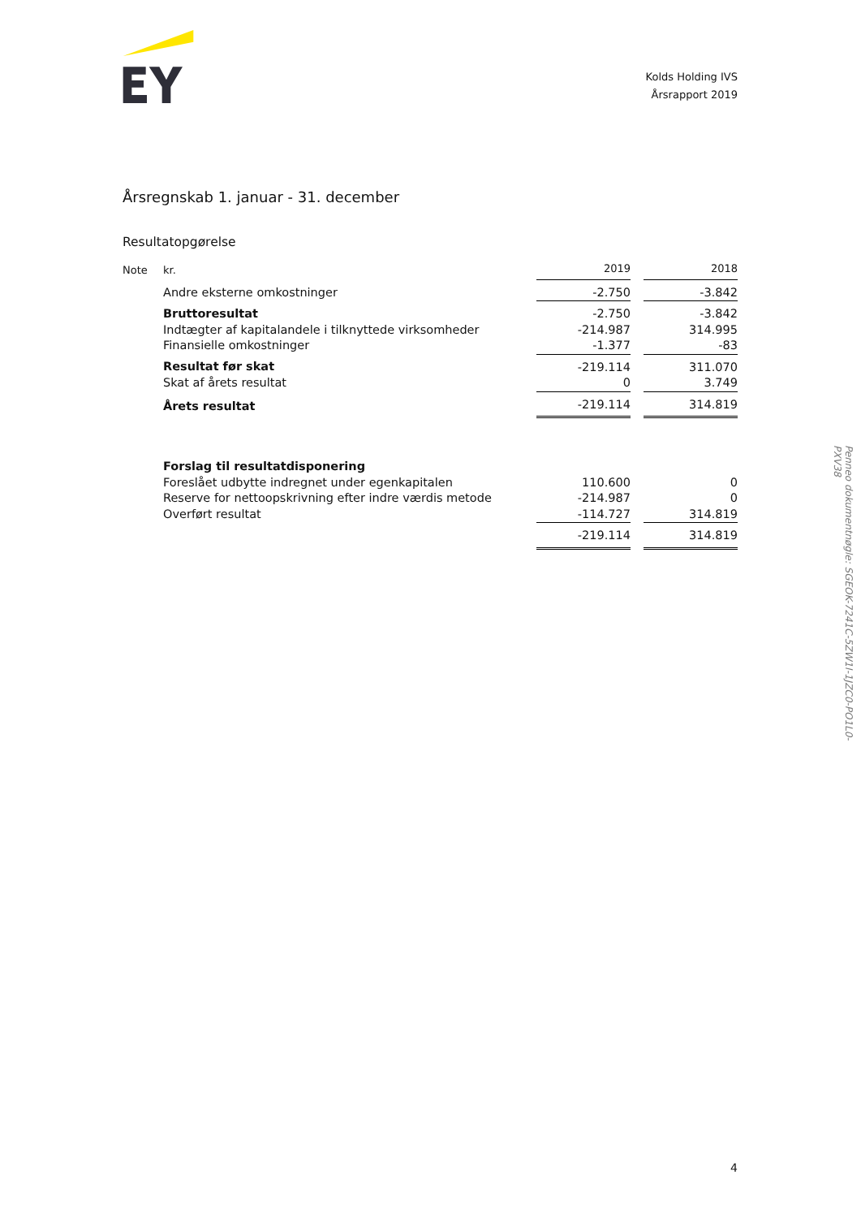Kolds Holding IVS
Årsrapport 2019
Årsregnskab 1. januar - 31. december
Resultatopgørelse
| Note | kr. | 2019 | | 2018 |
| --- | --- | --- | --- | --- |
| | Andre eksterne omkostninger | -2.750 | | -3.842 |
| | Bruttoresultat | -2.750 | | -3.842 |
| | Indtægter af kapitalandele i tilknyttede virksomheder | -214.987 | | 314.995 |
| | Finansielle omkostninger | -1.377 | | -83 |
| | Resultat før skat | -219.114 | | 311.070 |
| | Skat af årets resultat | 0 | | 3.749 |
| | Årets resultat | -219.114 | | 314.819 |
| | Forslag til resultatdisponering | | | |
| | Foreslået udbytte indregnet under egenkapitalen | 110.600 | | 0 |
| | Reserve for nettoopskrivning efter indre værdis metode | -214.987 | | 0 |
| | Overført resultat | -114.727 | | 314.819 |
| | | -219.114 | | 314.819 |
4
Penneo dokumentnøgle: SGEOK-7241C-5ZW1I-1JZC0-PO1L0-PXV38